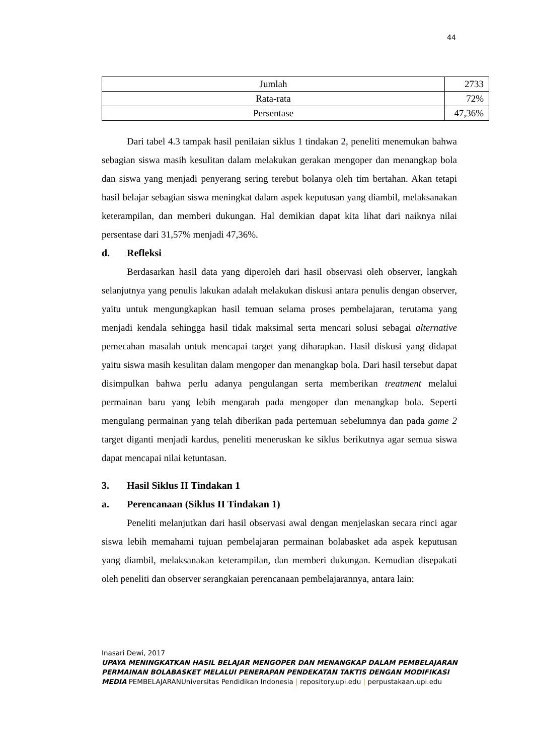44
| Jumlah | 2733 |
| Rata-rata | 72% |
| Persentase | 47,36% |
Dari tabel 4.3 tampak hasil penilaian siklus 1 tindakan 2, peneliti menemukan bahwa sebagian siswa masih kesulitan dalam melakukan gerakan mengoper dan menangkap bola dan siswa yang menjadi penyerang sering terebut bolanya oleh tim bertahan. Akan tetapi hasil belajar sebagian siswa meningkat dalam aspek keputusan yang diambil, melaksanakan keterampilan, dan memberi dukungan. Hal demikian dapat kita lihat dari naiknya nilai persentase dari 31,57% menjadi 47,36%.
d. Refleksi
Berdasarkan hasil data yang diperoleh dari hasil observasi oleh observer, langkah selanjutnya yang penulis lakukan adalah melakukan diskusi antara penulis dengan observer, yaitu untuk mengungkapkan hasil temuan selama proses pembelajaran, terutama yang menjadi kendala sehingga hasil tidak maksimal serta mencari solusi sebagai alternative pemecahan masalah untuk mencapai target yang diharapkan. Hasil diskusi yang didapat yaitu siswa masih kesulitan dalam mengoper dan menangkap bola. Dari hasil tersebut dapat disimpulkan bahwa perlu adanya pengulangan serta memberikan treatment melalui permainan baru yang lebih mengarah pada mengoper dan menangkap bola. Seperti mengulang permainan yang telah diberikan pada pertemuan sebelumnya dan pada game 2 target diganti menjadi kardus, peneliti meneruskan ke siklus berikutnya agar semua siswa dapat mencapai nilai ketuntasan.
3. Hasil Siklus II Tindakan 1
a. Perencanaan (Siklus II Tindakan 1)
Peneliti melanjutkan dari hasil observasi awal dengan menjelaskan secara rinci agar siswa lebih memahami tujuan pembelajaran permainan bolabasket ada aspek keputusan yang diambil, melaksanakan keterampilan, dan memberi dukungan. Kemudian disepakati oleh peneliti dan observer serangkaian perencanaan pembelajarannya, antara lain:
Inasari Dewi, 2017
UPAYA MENINGKATKAN HASIL BELAJAR MENGOPER DAN MENANGKAP DALAM PEMBELAJARAN PERMAINAN BOLABASKET MELALUI PENERAPAN PENDEKATAN TAKTIS DENGAN MODIFIKASI MEDIA PEMBELAJARANUniversitas Pendidikan Indonesia | repository.upi.edu | perpustakaan.upi.edu